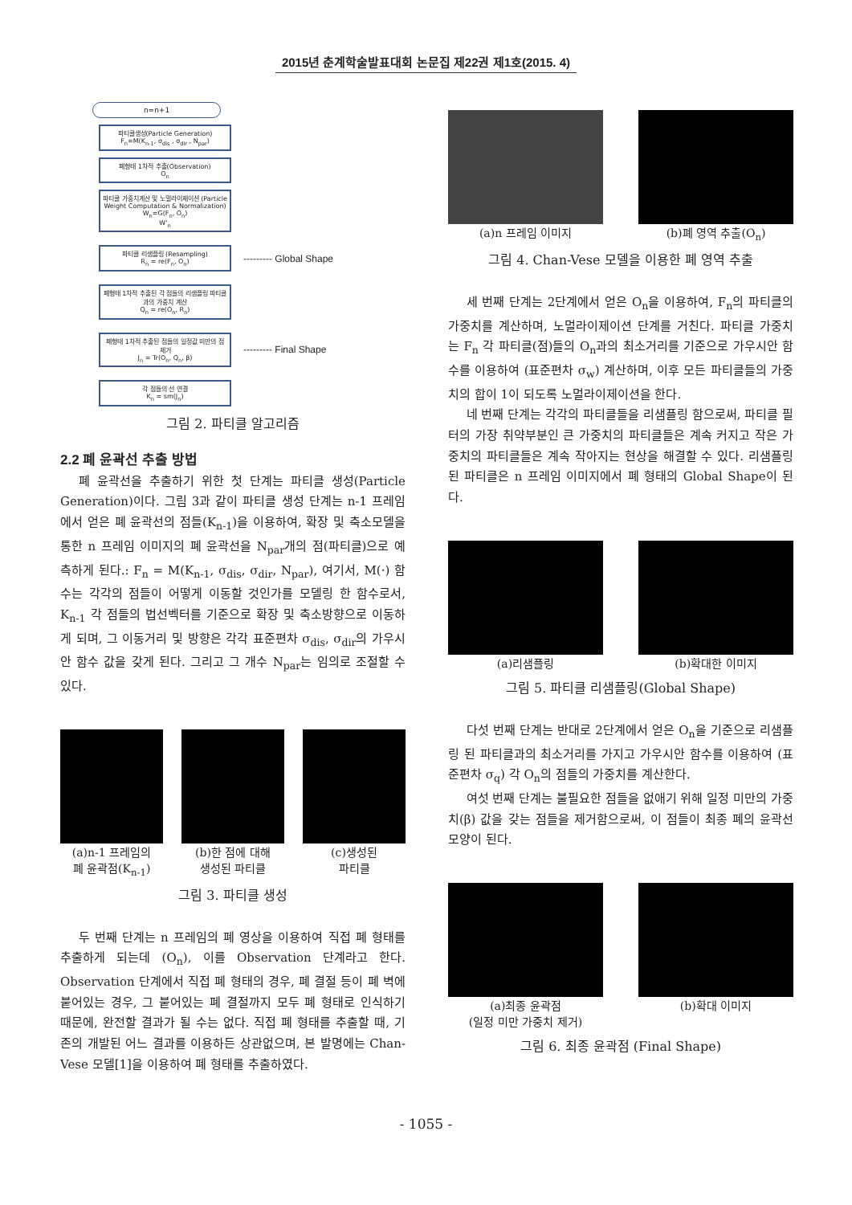2015년 춘계학술발표대회 논문집 제22권 제1호(2015. 4)
n=n+1
파티클생성(Particle Generation)
F<sub>n</sub>=M(K<sub>n-1</sub>, σ<sub>dis</sub> , σ<sub>dir</sub> , N<sub>par</sub>)
폐형태 1차적 추출(Observation)
O<sub>n</sub>
파티클 가중치계산 및 노멀라이제이션 (Particle Weight Computation & Normalization)
W<sub>n</sub>=G(F<sub>n</sub>, O<sub>n</sub>)
W'<sub>n</sub>
파티클 리샘플링 (Resampling)
R<sub>n</sub> = re(F<sub>n</sub>, O<sub>n</sub>)
--------- Global Shape
폐형태 1차적 추출된 각 점들의 리샘플링 파티클과의 가중치 계산
Q<sub>n</sub> = re(O<sub>n</sub>, R<sub>n</sub>)
폐형태 1차적 추출된 점들의 일정값 미만의 점 제거
J<sub>n</sub> = Tr(O<sub>n</sub>, Q<sub>n</sub>, β)
--------- Final Shape
각 점들의 선 연결
K<sub>n</sub> = sm(J<sub>n</sub>)
그림 2. 파티클 알고리즘
2.2 폐 윤곽선 추출 방법
폐 윤곽선을 추출하기 위한 첫 단계는 파티클 생성(Particle Generation)이다. 그림 3과 같이 파티클 생성 단계는 n-1 프레임에서 얻은 폐 윤곽선의 점들(K<sub>n-1</sub>)을 이용하여, 확장 및 축소모델을 통한 n 프레임 이미지의 폐 윤곽선을 N<sub>par</sub>개의 점(파티클)으로 예측하게 된다.: F<sub>n</sub> = M(K<sub>n-1</sub>, σ<sub>dis</sub>, σ<sub>dir</sub>, N<sub>par</sub>), 여기서, M(·) 함수는 각각의 점들이 어떻게 이동할 것인가를 모델링 한 함수로서, K<sub>n-1</sub> 각 점들의 법선벡터를 기준으로 확장 및 축소방향으로 이동하게 되며, 그 이동거리 및 방향은 각각 표준편차 σ<sub>dis</sub>, σ<sub>dir</sub>의 가우시안 함수 값을 갖게 된다. 그리고 그 개수 N<sub>par</sub>는 임의로 조절할 수 있다.
(a)n-1 프레임의
폐 윤곽점(K<sub>n-1</sub>)
(b)한 점에 대해
생성된 파티클
(c)생성된
파티클
그림 3. 파티클 생성
두 번째 단계는 n 프레임의 폐 영상을 이용하여 직접 폐 형태를 추출하게 되는데 (O<sub>n</sub>), 이를 Observation 단계라고 한다. Observation 단계에서 직접 폐 형태의 경우, 폐 결절 등이 폐 벽에 붙어있는 경우, 그 붙어있는 폐 결절까지 모두 폐 형태로 인식하기 때문에, 완전할 결과가 될 수는 없다. 직접 폐 형태를 추출할 때, 기존의 개발된 어느 결과를 이용하든 상관없으며, 본 발명에는 Chan-Vese 모델[1]을 이용하여 폐 형태를 추출하였다.
(a)n 프레임 이미지 (b)폐 영역 추출(O<sub>n</sub>)
그림 4. Chan-Vese 모델을 이용한 폐 영역 추출
세 번째 단계는 2단계에서 얻은 O<sub>n</sub>을 이용하여, F<sub>n</sub>의 파티클의 가중치를 계산하며, 노멀라이제이션 단계를 거친다. 파티클 가중치는 F<sub>n</sub> 각 파티클(점)들의 O<sub>n</sub>과의 최소거리를 기준으로 가우시안 함수를 이용하여 (표준편차 σ<sub>w</sub>) 계산하며, 이후 모든 파티클들의 가중치의 합이 1이 되도록 노멀라이제이션을 한다.
네 번째 단계는 각각의 파티클들을 리샘플링 함으로써, 파티클 필터의 가장 취약부분인 큰 가중치의 파티클들은 계속 커지고 작은 가중치의 파티클들은 계속 작아지는 현상을 해결할 수 있다. 리샘플링 된 파티클은 n 프레임 이미지에서 폐 형태의 Global Shape이 된다.
(a)리샘플링 (b)확대한 이미지
그림 5. 파티클 리샘플링(Global Shape)
다섯 번째 단계는 반대로 2단계에서 얻은 O<sub>n</sub>을 기준으로 리샘플링 된 파티클과의 최소거리를 가지고 가우시안 함수를 이용하여 (표준편차 σ<sub>q</sub>) 각 O<sub>n</sub>의 점들의 가중치를 계산한다.
여섯 번째 단계는 불필요한 점들을 없애기 위해 일정 미만의 가중치(β) 값을 갖는 점들을 제거함으로써, 이 점들이 최종 폐의 윤곽선 모양이 된다.
(a)최종 윤곽점
(일정 미만 가중치 제거)
(b)확대 이미지
그림 6. 최종 윤곽점 (Final Shape)
- 1055 -